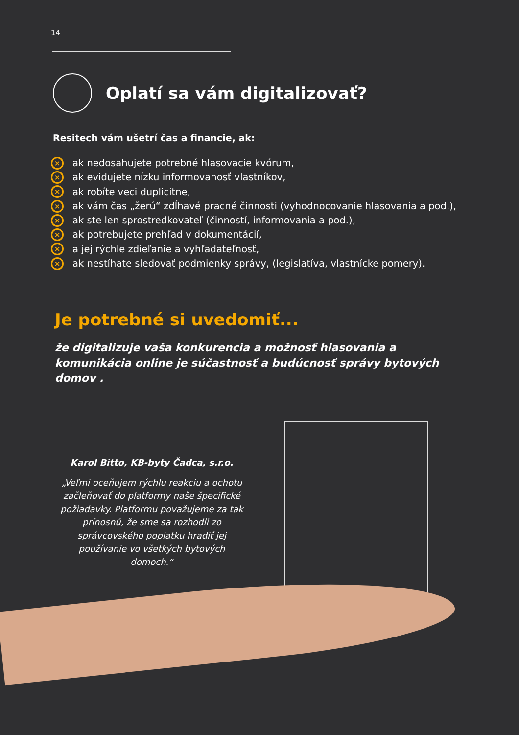14
Oplatí sa vám digitalizovať?
Resitech vám ušetrí čas a financie, ak:
× ak nedosahujete potrebné hlasovacie kvórum,
× ak evidujete nízku informovanosť vlastníkov,
× ak robíte veci duplicitne,
× ak vám čas „žerú“ zdĺhavé pracné činnosti (vyhodnocovanie hlasovania a pod.),
× ak ste len sprostredkovateľ (činností, informovania a pod.),
× ak potrebujete prehľad v dokumentácií,
× a jej rýchle zdieľanie a vyhľadateľnosť,
× ak nestíhate sledovať podmienky správy, (legislatíva, vlastnícke pomery).
Je potrebné si uvedomiť...
že digitalizuje vaša konkurencia a možnosť hlasovania a komunikácia online je súčastnosť a budúcnosť správy bytových domov .
Karol Bitto, KB-byty Čadca, s.r.o.
„Veľmi oceňujem rýchlu reakciu a ochotu začleňovať do platformy naše špecifické požiadavky. Platformu považujeme za tak prínosnú, že sme sa rozhodli zo správcovského poplatku hradiť jej používanie vo všetkých bytových domoch.“